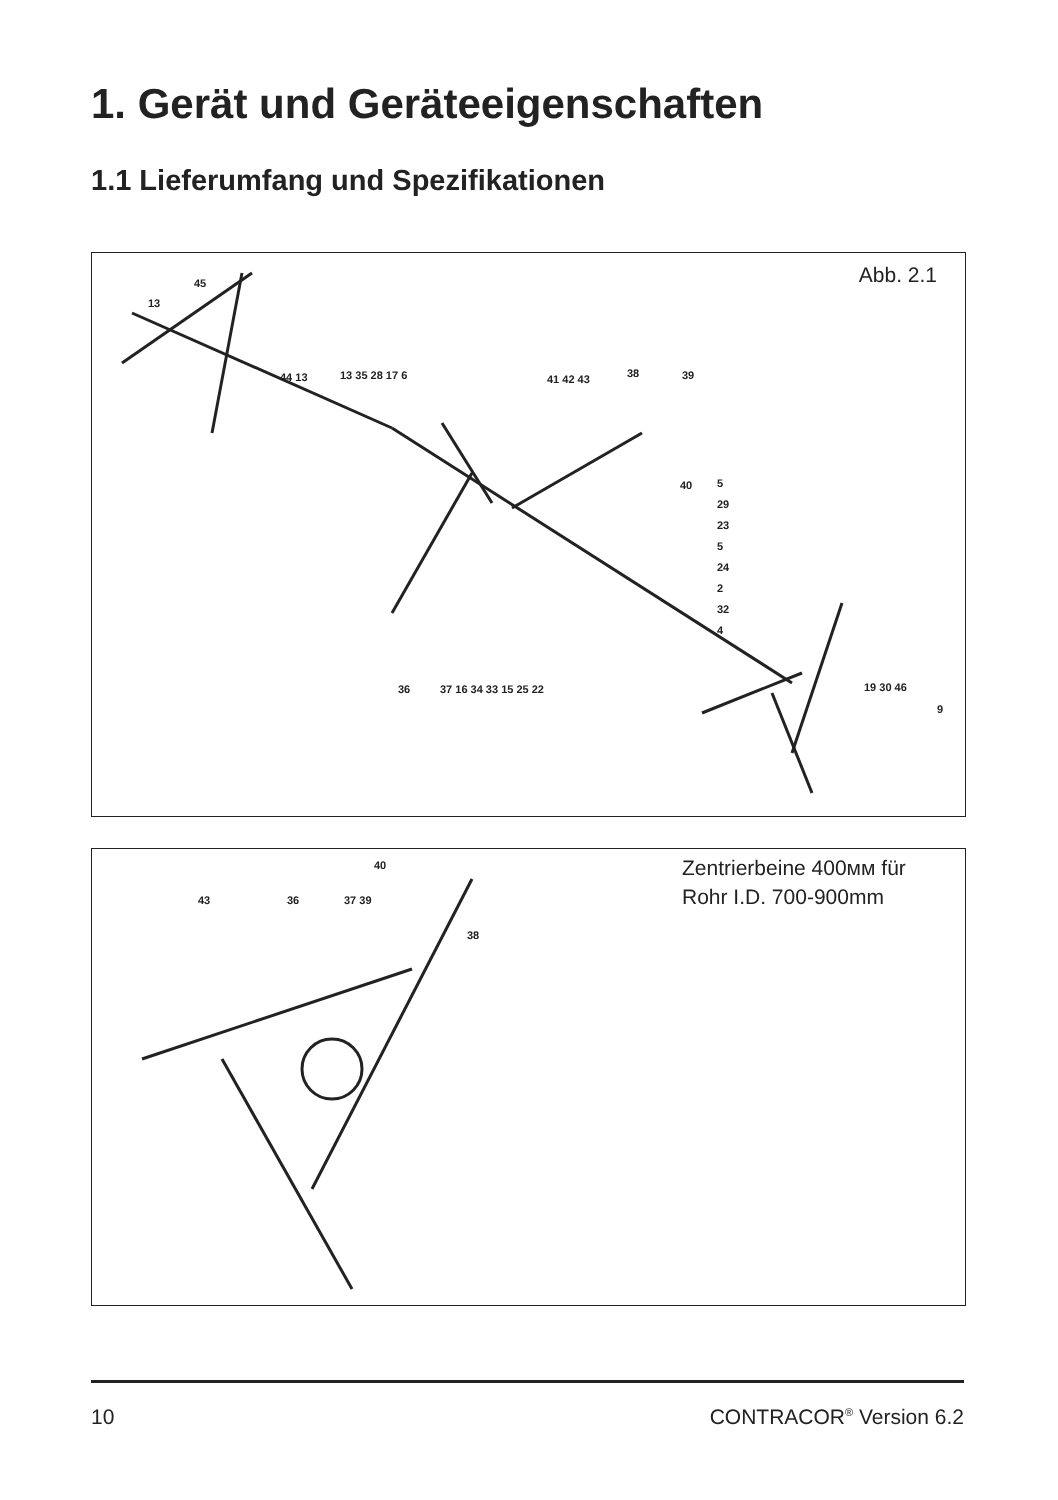1. Gerät und Geräteeigenschaften
1.1 Lieferumfang und Spezifikationen
Abb. 2.1 45
13
44 13 13 35 28 17 6 41 42 43 38 39
40 5
29
23
5
24
2
32
4
36 37 16 34 33 15 25 22 19 30 46
9
Zentrierbeine 400мм für
Rohr I.D. 700-900mm
43 36 37 39
40
38
10 CONTRACOR<sup>®</sup> Version 6.2